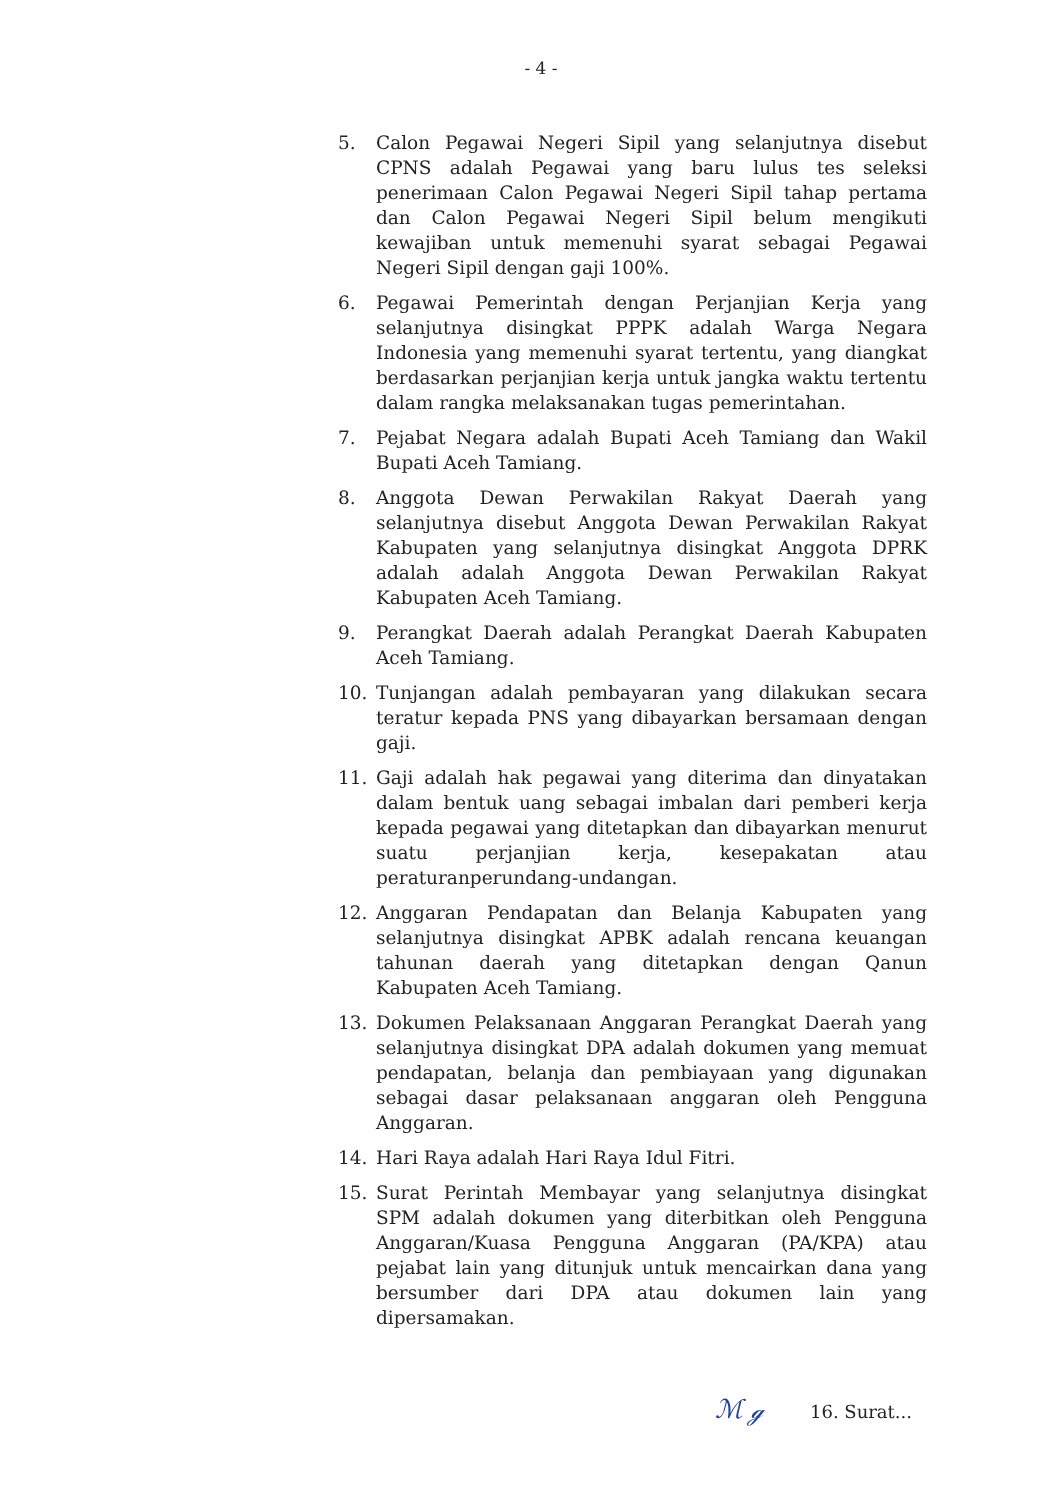- 4 -
5. Calon Pegawai Negeri Sipil yang selanjutnya disebut CPNS adalah Pegawai yang baru lulus tes seleksi penerimaan Calon Pegawai Negeri Sipil tahap pertama dan Calon Pegawai Negeri Sipil belum mengikuti kewajiban untuk memenuhi syarat sebagai Pegawai Negeri Sipil dengan gaji 100%.
6. Pegawai Pemerintah dengan Perjanjian Kerja yang selanjutnya disingkat PPPK adalah Warga Negara Indonesia yang memenuhi syarat tertentu, yang diangkat berdasarkan perjanjian kerja untuk jangka waktu tertentu dalam rangka melaksanakan tugas pemerintahan.
7. Pejabat Negara adalah Bupati Aceh Tamiang dan Wakil Bupati Aceh Tamiang.
8. Anggota Dewan Perwakilan Rakyat Daerah yang selanjutnya disebut Anggota Dewan Perwakilan Rakyat Kabupaten yang selanjutnya disingkat Anggota DPRK adalah adalah Anggota Dewan Perwakilan Rakyat Kabupaten Aceh Tamiang.
9. Perangkat Daerah adalah Perangkat Daerah Kabupaten Aceh Tamiang.
10. Tunjangan adalah pembayaran yang dilakukan secara teratur kepada PNS yang dibayarkan bersamaan dengan gaji.
11. Gaji adalah hak pegawai yang diterima dan dinyatakan dalam bentuk uang sebagai imbalan dari pemberi kerja kepada pegawai yang ditetapkan dan dibayarkan menurut suatu perjanjian kerja, kesepakatan atau peraturanperundang-undangan.
12. Anggaran Pendapatan dan Belanja Kabupaten yang selanjutnya disingkat APBK adalah rencana keuangan tahunan daerah yang ditetapkan dengan Qanun Kabupaten Aceh Tamiang.
13. Dokumen Pelaksanaan Anggaran Perangkat Daerah yang selanjutnya disingkat DPA adalah dokumen yang memuat pendapatan, belanja dan pembiayaan yang digunakan sebagai dasar pelaksanaan anggaran oleh Pengguna Anggaran.
14. Hari Raya adalah Hari Raya Idul Fitri.
15. Surat Perintah Membayar yang selanjutnya disingkat SPM adalah dokumen yang diterbitkan oleh Pengguna Anggaran/Kuasa Pengguna Anggaran (PA/KPA) atau pejabat lain yang ditunjuk untuk mencairkan dana yang bersumber dari DPA atau dokumen lain yang dipersamakan.
ℳ ℊ 16. Surat...